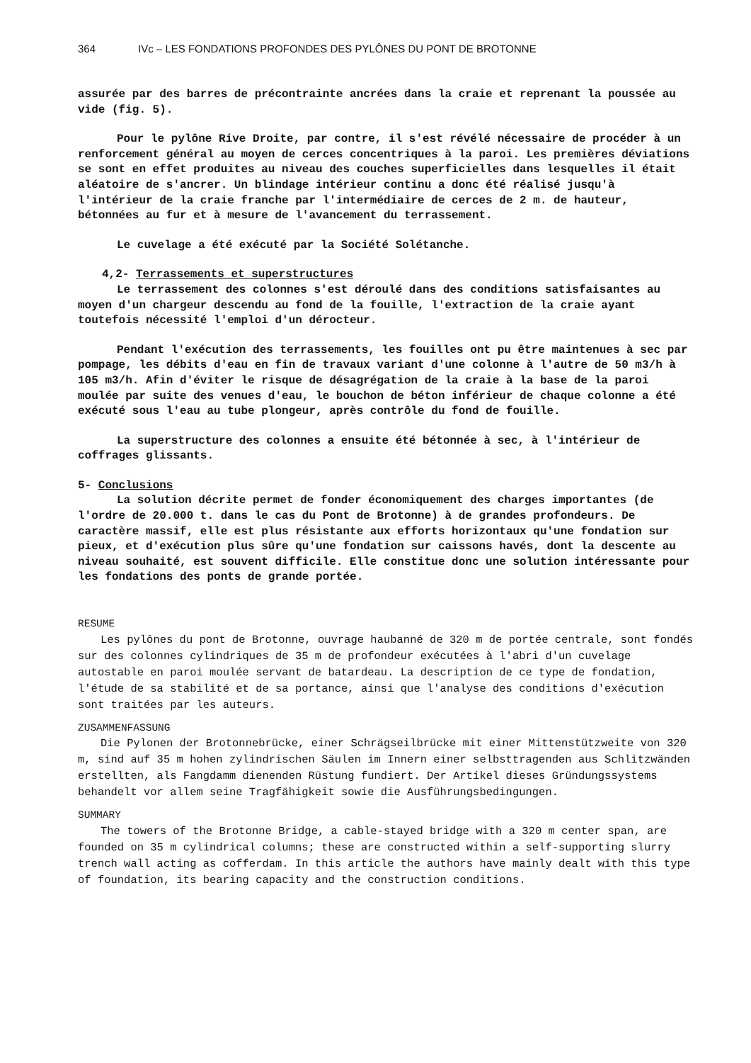364 IVc – LES FONDATIONS PROFONDES DES PYLÔNES DU PONT DE BROTONNE
assurée par des barres de précontrainte ancrées dans la craie et reprenant la poussée au vide (fig. 5).
Pour le pylône Rive Droite, par contre, il s'est révélé nécessaire de procéder à un renforcement général au moyen de cerces concentriques à la paroi. Les premières déviations se sont en effet produites au niveau des couches superficielles dans lesquelles il était aléatoire de s'ancrer. Un blindage intérieur continu a donc été réalisé jusqu'à l'intérieur de la craie franche par l'intermédiaire de cerces de 2 m. de hauteur, bétonnées au fur et à mesure de l'avancement du terrassement.
Le cuvelage a été exécuté par la Société Solétanche.
4,2- Terrassements et superstructures
Le terrassement des colonnes s'est déroulé dans des conditions satisfaisantes au moyen d'un chargeur descendu au fond de la fouille, l'extraction de la craie ayant toutefois nécessité l'emploi d'un dérocteur.
Pendant l'exécution des terrassements, les fouilles ont pu être maintenues à sec par pompage, les débits d'eau en fin de travaux variant d'une colonne à l'autre de 50 m3/h à 105 m3/h. Afin d'éviter le risque de désagrégation de la craie à la base de la paroi moulée par suite des venues d'eau, le bouchon de béton inférieur de chaque colonne a été exécuté sous l'eau au tube plongeur, après contrôle du fond de fouille.
La superstructure des colonnes a ensuite été bétonnée à sec, à l'intérieur de coffrages glissants.
5- Conclusions
La solution décrite permet de fonder économiquement des charges importantes (de l'ordre de 20.000 t. dans le cas du Pont de Brotonne) à de grandes profondeurs. De caractère massif, elle est plus résistante aux efforts horizontaux qu'une fondation sur pieux, et d'exécution plus sûre qu'une fondation sur caissons havés, dont la descente au niveau souhaité, est souvent difficile. Elle constitue donc une solution intéressante pour les fondations des ponts de grande portée.
RESUME
Les pylônes du pont de Brotonne, ouvrage haubanné de 320 m de portée centrale, sont fondés sur des colonnes cylindriques de 35 m de profondeur exécutées à l'abri d'un cuvelage autostable en paroi moulée servant de batardeau. La description de ce type de fondation, l'étude de sa stabilité et de sa portance, ainsi que l'analyse des conditions d'exécution sont traitées par les auteurs.
ZUSAMMENFASSUNG
Die Pylonen der Brotonnebrücke, einer Schrägseilbrücke mit einer Mittenstützweite von 320 m, sind auf 35 m hohen zylindrischen Säulen im Innern einer selbsttragenden aus Schlitzwänden erstellten, als Fangdamm dienenden Rüstung fundiert. Der Artikel dieses Gründungssystems behandelt vor allem seine Tragfähigkeit sowie die Ausführungsbedingungen.
SUMMARY
The towers of the Brotonne Bridge, a cable-stayed bridge with a 320 m center span, are founded on 35 m cylindrical columns; these are constructed within a self-supporting slurry trench wall acting as cofferdam. In this article the authors have mainly dealt with this type of foundation, its bearing capacity and the construction conditions.